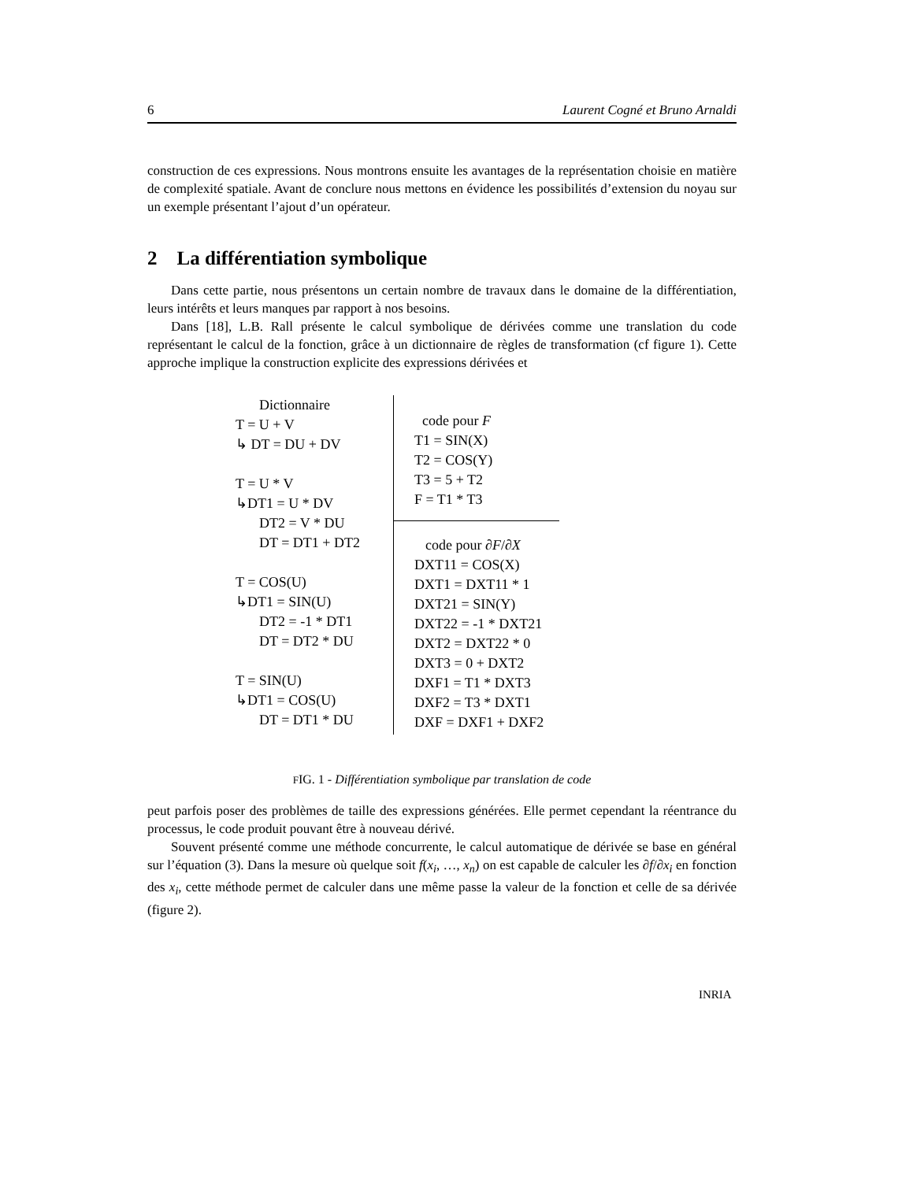6 Laurent Cogné et Bruno Arnaldi
construction de ces expressions. Nous montrons ensuite les avantages de la représentation choisie en matière de complexité spatiale. Avant de conclure nous mettons en évidence les possibilités d’extension du noyau sur un exemple présentant l’ajout d’un opérateur.
2 La différentiation symbolique
Dans cette partie, nous présentons un certain nombre de travaux dans le domaine de la différentiation, leurs intérêts et leurs manques par rapport à nos besoins.
Dans [18], L.B. Rall présente le calcul symbolique de dérivées comme une translation du code représentant le calcul de la fonction, grâce à un dictionnaire de règles de transformation (cf figure 1). Cette approche implique la construction explicite des expressions dérivées et
Dictionnaire
T = U + V
↳ DT = DU + DV
T = U * V
↳DT1 = U * DV
DT2 = V * DU
DT = DT1 + DT2
T = COS(U)
↳DT1 = SIN(U)
DT2 = -1 * DT1
DT = DT2 * DU
T = SIN(U)
↳DT1 = COS(U)
DT = DT1 * DU
code pour F
T1 = SIN(X)
T2 = COS(Y)
T3 = 5 + T2
F = T1 * T3
code pour ∂F/∂X
DXT11 = COS(X)
DXT1 = DXT11 * 1
DXT21 = SIN(Y)
DXT22 = -1 * DXT21
DXT2 = DXT22 * 0
DXT3 = 0 + DXT2
DXF1 = T1 * DXT3
DXF2 = T3 * DXT1
DXF = DXF1 + DXF2
FIG. 1 - Différentiation symbolique par translation de code
peut parfois poser des problèmes de taille des expressions générées. Elle permet cependant la réentrance du processus, le code produit pouvant être à nouveau dérivé.
Souvent présenté comme une méthode concurrente, le calcul automatique de dérivée se base en général sur l’équation (3). Dans la mesure où quelque soit f(x<sub>i</sub>, …, x<sub>n</sub>) on est capable de calculer les ∂f/∂x<sub>i</sub> en fonction des x<sub>i</sub>, cette méthode permet de calculer dans une même passe la valeur de la fonction et celle de sa dérivée (figure 2).
INRIA